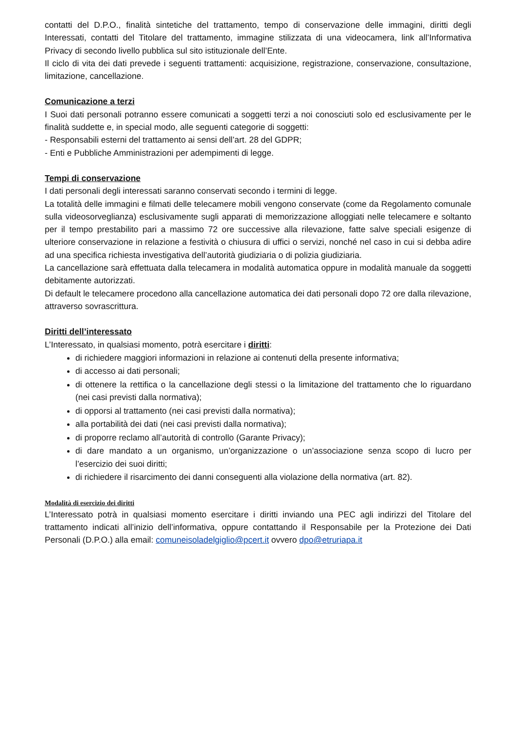contatti del D.P.O., finalità sintetiche del trattamento, tempo di conservazione delle immagini, diritti degli Interessati, contatti del Titolare del trattamento, immagine stilizzata di una videocamera, link all’Informativa Privacy di secondo livello pubblica sul sito istituzionale dell’Ente.
Il ciclo di vita dei dati prevede i seguenti trattamenti: acquisizione, registrazione, conservazione, consultazione, limitazione, cancellazione.
Comunicazione a terzi
I Suoi dati personali potranno essere comunicati a soggetti terzi a noi conosciuti solo ed esclusivamente per le finalità suddette e, in special modo, alle seguenti categorie di soggetti:
- Responsabili esterni del trattamento ai sensi dell’art. 28 del GDPR;
- Enti e Pubbliche Amministrazioni per adempimenti di legge.
Tempi di conservazione
I dati personali degli interessati saranno conservati secondo i termini di legge.
La totalità delle immagini e filmati delle telecamere mobili vengono conservate (come da Regolamento comunale sulla videosorveglianza) esclusivamente sugli apparati di memorizzazione alloggiati nelle telecamere e soltanto per il tempo prestabilito pari a massimo 72 ore successive alla rilevazione, fatte salve speciali esigenze di ulteriore conservazione in relazione a festività o chiusura di uffici o servizi, nonché nel caso in cui si debba adire ad una specifica richiesta investigativa dell’autorità giudiziaria o di polizia giudiziaria.
La cancellazione sarà effettuata dalla telecamera in modalità automatica oppure in modalità manuale da soggetti debitamente autorizzati.
Di default le telecamere procedono alla cancellazione automatica dei dati personali dopo 72 ore dalla rilevazione, attraverso sovrascrittura.
Diritti dell’interessato
L’Interessato, in qualsiasi momento, potrà esercitare i diritti:
di richiedere maggiori informazioni in relazione ai contenuti della presente informativa;
di accesso ai dati personali;
di ottenere la rettifica o la cancellazione degli stessi o la limitazione del trattamento che lo riguardano (nei casi previsti dalla normativa);
di opporsi al trattamento (nei casi previsti dalla normativa);
alla portabilità dei dati (nei casi previsti dalla normativa);
di proporre reclamo all’autorità di controllo (Garante Privacy);
di dare mandato a un organismo, un’organizzazione o un’associazione senza scopo di lucro per l’esercizio dei suoi diritti;
di richiedere il risarcimento dei danni conseguenti alla violazione della normativa (art. 82).
Modalità di esercizio dei diritti
L’Interessato potrà in qualsiasi momento esercitare i diritti inviando una PEC agli indirizzi del Titolare del trattamento indicati all’inizio dell’informativa, oppure contattando il Responsabile per la Protezione dei Dati Personali (D.P.O.) alla email: comuneisoladelgiglio@pcert.it ovvero dpo@etruriapa.it